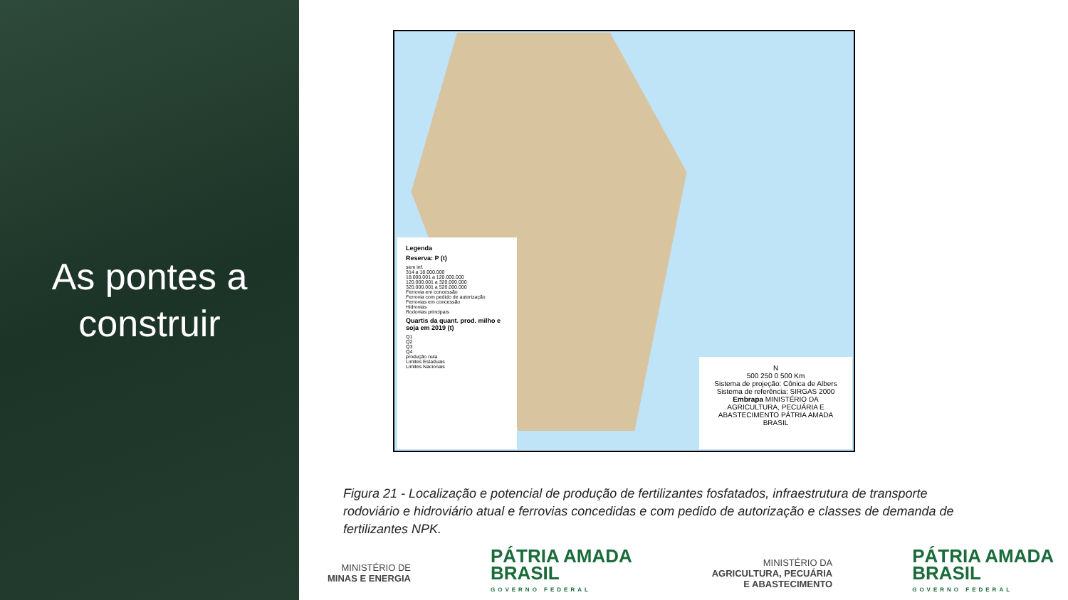As pontes a
construir
Legenda
Reserva: P (t)
sem inf.
314 a 18.000.000
18.000.001 a 120.000.000
120.000.001 a 320.000.000
320.000.001 a 520.000.000
Ferrovia em concessão
Ferrovia com pedido de autorização
Ferrovias em concessão
Hidrovias
Rodovias principais
Quartis da quant. prod. milho e soja em 2019 (t)
Q1
Q2
Q3
Q4
produção nula
Limites Estaduais
Limites Nacionais
N
500 250 0 500 Km
Sistema de projeção: Cônica de Albers
Sistema de referência: SIRGAS 2000
Embrapa MINISTÉRIO DA AGRICULTURA, PECUÁRIA E ABASTECIMENTO PÁTRIA AMADA BRASIL
Figura 21 - Localização e potencial de produção de fertilizantes fosfatados, infraestrutura de transporte rodoviário e hidroviário atual e ferrovias concedidas e com pedido de autorização e classes de demanda de fertilizantes NPK.
MINISTÉRIO DE
MINAS E ENERGIA
PÁTRIA AMADA
BRASIL
GOVERNO FEDERAL
MINISTÉRIO DA
AGRICULTURA, PECUÁRIA
E ABASTECIMENTO
PÁTRIA AMADA
BRASIL
GOVERNO FEDERAL